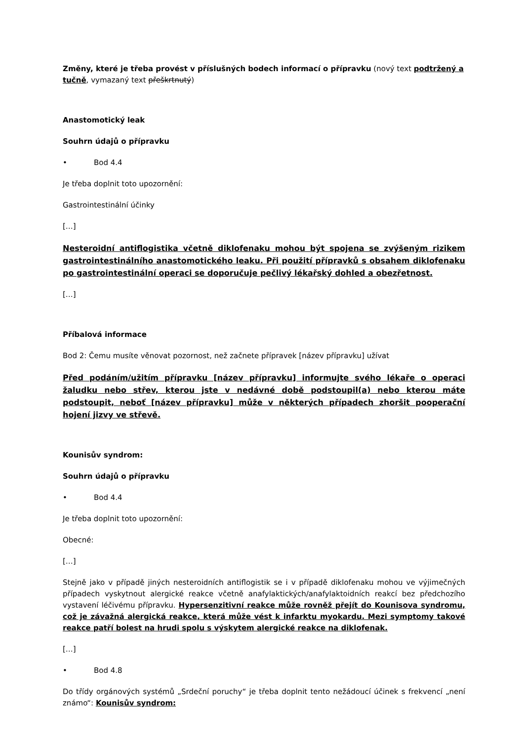Změny, které je třeba provést v příslušných bodech informací o přípravku (nový text podtržený a tučně, vymazaný text přeškrtnutý)
Anastomotický leak
Souhrn údajů o přípravku
• Bod 4.4
Je třeba doplnit toto upozornění:
Gastrointestinální účinky
[…]
Nesteroidní antiflogistika včetně diklofenaku mohou být spojena se zvýšeným rizikem gastrointestinálního anastomotického leaku. Při použití přípravků s obsahem diklofenaku po gastrointestinální operaci se doporučuje pečlivý lékařský dohled a obezřetnost.
[…]
Příbalová informace
Bod 2: Čemu musíte věnovat pozornost, než začnete přípravek [název přípravku] užívat
Před podáním/užitím přípravku [název přípravku] informujte svého lékaře o operaci žaludku nebo střev, kterou jste v nedávné době podstoupil(a) nebo kterou máte podstoupit, neboť [název přípravku] může v některých případech zhoršit pooperační hojení jizvy ve střevě.
Kounisův syndrom:
Souhrn údajů o přípravku
• Bod 4.4
Je třeba doplnit toto upozornění:
Obecné:
[…]
Stejně jako v případě jiných nesteroidních antiflogistik se i v případě diklofenaku mohou ve výjimečných případech vyskytnout alergické reakce včetně anafylaktických/anafylaktoidních reakcí bez předchozího vystavení léčivému přípravku. Hypersenzitivní reakce může rovněž přejít do Kounisova syndromu, což je závažná alergická reakce, která může vést k infarktu myokardu. Mezi symptomy takové reakce patří bolest na hrudi spolu s výskytem alergické reakce na diklofenak.
[…]
• Bod 4.8
Do třídy orgánových systémů „Srdeční poruchy“ je třeba doplnit tento nežádoucí účinek s frekvencí „není známo“: Kounisův syndrom: